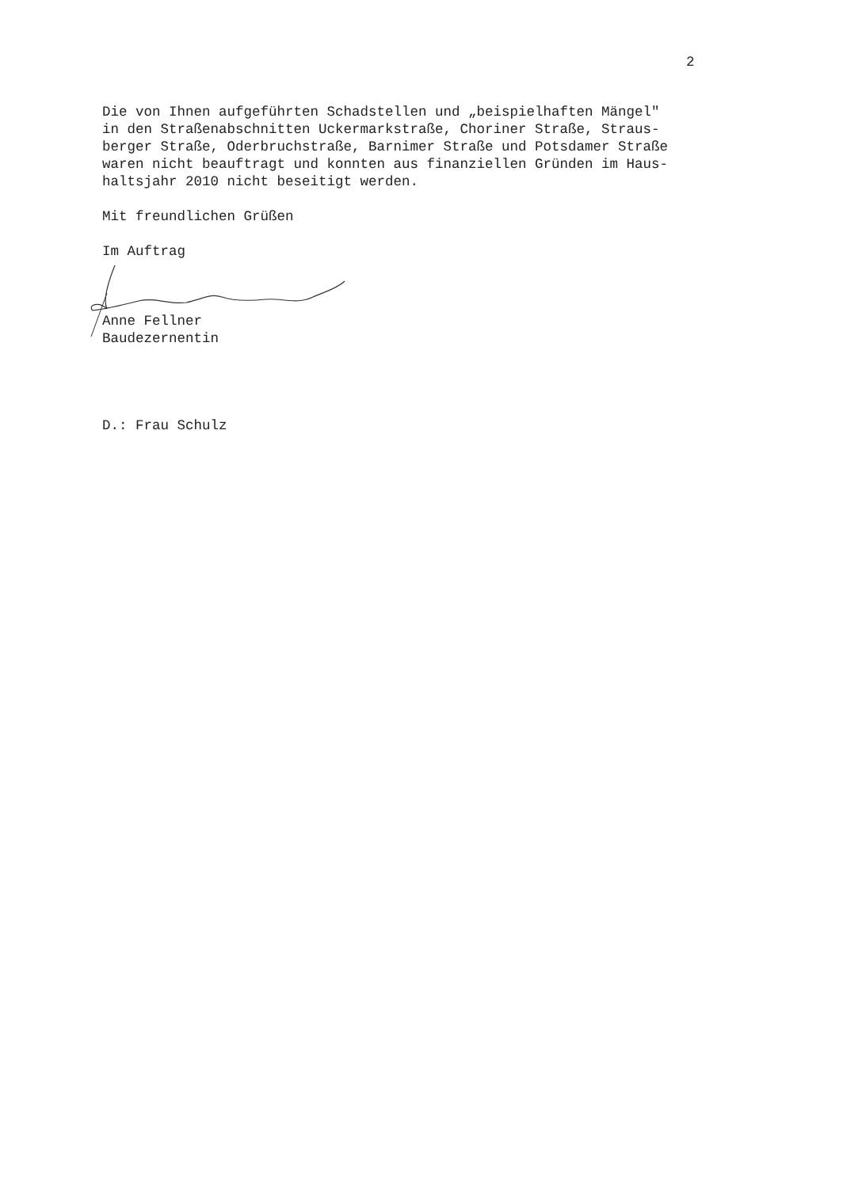2
Die von Ihnen aufgeführten Schadstellen und „beispielhaften Mängel" in den Straßenabschnitten Uckermarkstraße, Choriner Straße, Straus- berger Straße, Oderbruchstraße, Barnimer Straße und Potsdamer Straße waren nicht beauftragt und konnten aus finanziellen Gründen im Haus- haltsjahr 2010 nicht beseitigt werden.
Mit freundlichen Grüßen
Im Auftrag
Anne Fellner Baudezernentin
D.: Frau Schulz